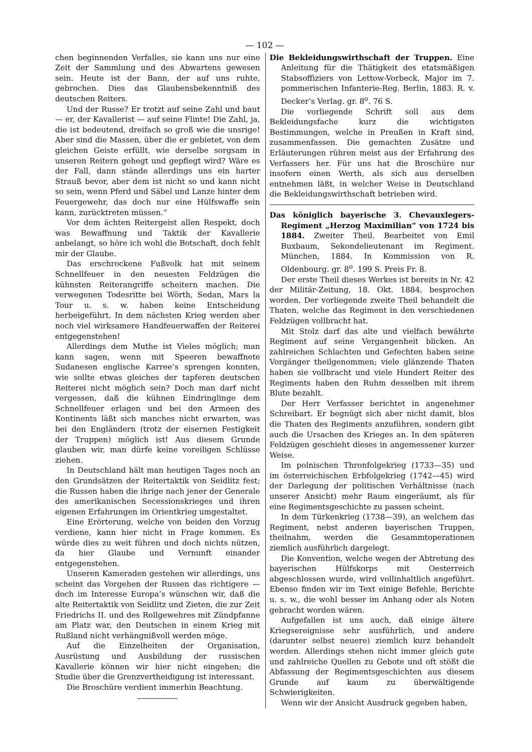— 102 —
chen beginnenden Verfalles, sie kann uns nur eine Zeit der Sammlung und des Abwartens gewesen sein. Heute ist der Bann, der auf uns ruhte, gebrochen. Dies das Glaubensbekenntniß des deutschen Reiters.
Und der Russe? Er trotzt auf seine Zahl und baut — er, der Kavallerist — auf seine Flinte! Die Zahl, ja, die ist bedeutend, dreifach so groß wie die unsrige! Aber sind die Massen, über die er gebietet, von dem gleichen Geiste erfüllt, wie derselbe sorgsam in unseren Reitern gehegt und gepflegt wird? Wäre es der Fall, dann stände allerdings uns ein harter Strauß bevor, aber dem ist nicht so und kann nicht so sein, wenn Pferd und Säbel und Lanze hinter dem Feuergewehr, das doch nur eine Hülfswaffe sein kann, zurücktreten müssen.“
Vor dem ächten Reitergeist allen Respekt, doch was Bewaffnung und Taktik der Kavallerie anbelangt, so höre ich wohl die Botschaft, doch fehlt mir der Glaube.
Das erschrockene Fußvolk hat mit seinem Schnellfeuer in den neuesten Feldzügen die kühnsten Reiterangriffe scheitern machen. Die verwegenen Todesritte bei Wörth, Sedan, Mars la Tour u. s. w. haben keine Entscheidung herbeigeführt. In dem nächsten Krieg werden aber noch viel wirksamere Handfeuerwaffen der Reiterei entgegenstehen!
Allerdings dem Muthe ist Vieles möglich; man kann sagen, wenn mit Speeren bewaffnete Sudanesen englische Karree’s sprengen konnten, wie sollte etwas gleiches der tapferen deutschen Reiterei nicht möglich sein? Doch man darf nicht vergessen, daß die kühnen Eindringlinge dem Schnellfeuer erlagen und bei den Armeen des Kontinents läßt sich manches nicht erwarten, was bei den Engländern (trotz der eisernen Festigkeit der Truppen) möglich ist! Aus diesem Grunde glauben wir, man dürfe keine voreiligen Schlüsse ziehen.
In Deutschland hält man heutigen Tages noch an den Grundsätzen der Reitertaktik von Seidlitz fest; die Russen haben die ihrige nach jener der Generale des amerikanischen Secessionskrieges und ihren eigenen Erfahrungen im Orientkrieg umgestaltet.
Eine Erörterung, welche von beiden den Vorzug verdiene, kann hier nicht in Frage kommen. Es würde dies zu weit führen und doch nichts nützen, da hier Glaube und Vernunft einander entgegenstehen.
Unseren Kameraden gestehen wir allerdings, uns scheint das Vorgehen der Russen das richtigere — doch im Interesse Europa’s wünschen wir, daß die alte Reitertaktik von Seidlitz und Zieten, die zur Zeit Friedrichs II. und des Rollgewehres mit Zündpfanne am Platz war, den Deutschen in einem Krieg mit Rußland nicht verhängnißvoll werden möge.
Auf die Einzelheiten der Organisation, Ausrüstung und Ausbildung der russischen Kavallerie können wir hier nicht eingehen; die Studie über die Grenzvertheidigung ist interessant.
Die Broschüre verdient immerhin Beachtung.
Die Bekleidungswirthschaft der Truppen. Eine Anleitung für die Thätigkeit des etatsmäßigen Stabsoffiziers von Lettow-Vorbeck, Major im 7. pommerischen Infanterie-Reg. Berlin, 1883. R. v. Decker’s Verlag. gr. 8<sup>o</sup>. 76 S.
Die vorliegende Schrift soll aus dem Bekleidungsfache kurz die wichtigsten Bestimmungen, welche in Preußen in Kraft sind, zusammenfassen. Die gemachten Zusätze und Erläuterungen rühren meist aus der Erfahrung des Verfassers her. Für uns hat die Broschüre nur insofern einen Werth, als sich aus derselben entnehmen läßt, in welcher Weise in Deutschland die Bekleidungswirthschaft betrieben wird.
Das königlich bayerische 3. Chevauxlegers-Regiment „Herzog Maximilian“ von 1724 bis 1884. Zweiter Theil. Bearbeitet von Emil Buxbaum, Sekondelieutenant im Regiment. München, 1884. In Kommission von R. Oldenbourg. gr. 8<sup>o</sup>. 199 S. Preis Fr. 8.
Der erste Theil dieses Werkes ist bereits in Nr. 42 der Militär-Zeitung, 18. Okt. 1884, besprochen worden. Der vorliegende zweite Theil behandelt die Thaten, welche das Regiment in den verschiedenen Feldzügen vollbracht hat.
Mit Stolz darf das alte und vielfach bewährte Regiment auf seine Vergangenheit blicken. An zahlreichen Schlachten und Gefechten haben seine Vorgänger theilgenommen; viele glänzende Thaten haben sie vollbracht und viele Hundert Reiter des Regiments haben den Ruhm desselben mit ihrem Blute bezahlt.
Der Herr Verfasser berichtet in angenehmer Schreibart. Er begnügt sich aber nicht damit, blos die Thaten des Regiments anzuführen, sondern gibt auch die Ursachen des Krieges an. In den späteren Feldzügen geschieht dieses in angemessener kurzer Weise.
Im polnischen Thronfolgekrieg (1733—35) und im österreichischen Erbfolgekrieg (1742—45) wird der Darlegung der politischen Verhältnisse (nach unserer Ansicht) mehr Raum eingeräumt, als für eine Regimentsgeschichte zu passen scheint.
In dem Türkenkrieg (1738—39), an welchem das Regiment, nebst anderen bayerischen Truppen, theilnahm, werden die Gesammtoperationen ziemlich ausführlich dargelegt.
Die Konvention, welche wegen der Abtretung des bayerischen Hülfskorps mit Oesterreich abgeschlossen wurde, wird vollinhaltlich angeführt. Ebenso finden wir im Text einige Befehle, Berichte u. s. w., die wohl besser im Anhang oder als Noten gebracht worden wären.
Aufgefallen ist uns auch, daß einige ältere Kriegsereignisse sehr ausführlich, und andere (darunter selbst neuere) ziemlich kurz behandelt werden. Allerdings stehen nicht immer gleich gute und zahlreiche Quellen zu Gebote und oft stößt die Abfassung der Regimentsgeschichten aus diesem Grunde auf kaum zu überwältigende Schwierigkeiten.
Wenn wir der Ansicht Ausdruck gegeben haben,